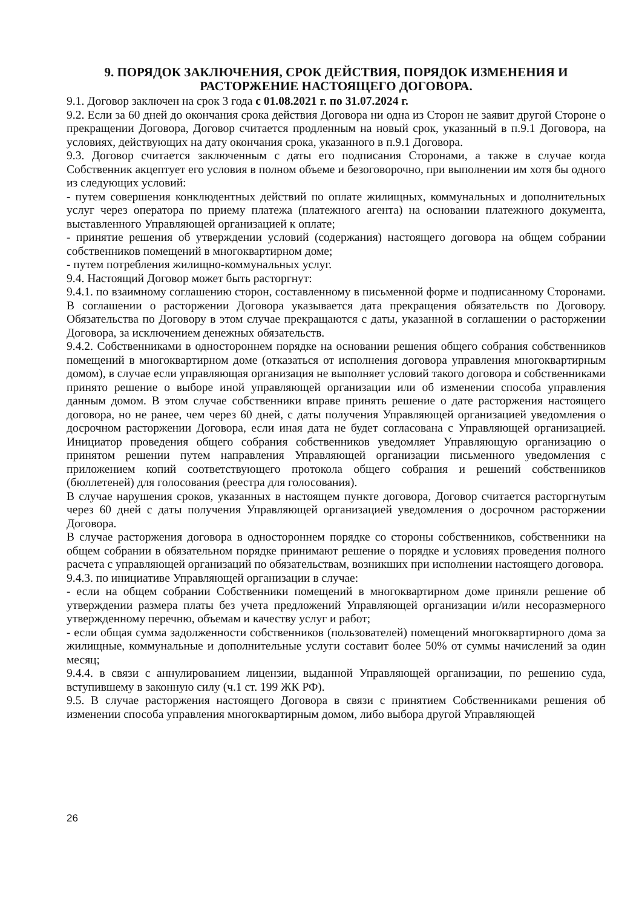9. ПОРЯДОК ЗАКЛЮЧЕНИЯ, СРОК ДЕЙСТВИЯ, ПОРЯДОК ИЗМЕНЕНИЯ И РАСТОРЖЕНИЕ НАСТОЯЩЕГО ДОГОВОРА.
9.1. Договор заключен на срок 3 года с 01.08.2021 г. по 31.07.2024 г.
9.2. Если за 60 дней до окончания срока действия Договора ни одна из Сторон не заявит другой Стороне о прекращении Договора, Договор считается продленным на новый срок, указанный в п.9.1 Договора, на условиях, действующих на дату окончания срока, указанного в п.9.1 Договора.
9.3. Договор считается заключенным с даты его подписания Сторонами, а также в случае когда Собственник акцептует его условия в полном объеме и безоговорочно, при выполнении им хотя бы одного из следующих условий:
- путем совершения конклюдентных действий по оплате жилищных, коммунальных и дополнительных услуг через оператора по приему платежа (платежного агента) на основании платежного документа, выставленного Управляющей организацией к оплате;
- принятие решения об утверждении условий (содержания) настоящего договора на общем собрании собственников помещений в многоквартирном доме;
- путем потребления жилищно-коммунальных услуг.
9.4. Настоящий Договор может быть расторгнут:
9.4.1. по взаимному соглашению сторон, составленному в письменной форме и подписанному Сторонами. В соглашении о расторжении Договора указывается дата прекращения обязательств по Договору. Обязательства по Договору в этом случае прекращаются с даты, указанной в соглашении о расторжении Договора, за исключением денежных обязательств.
9.4.2. Собственниками в одностороннем порядке на основании решения общего собрания собственников помещений в многоквартирном доме (отказаться от исполнения договора управления многоквартирным домом), в случае если управляющая организация не выполняет условий такого договора и собственниками принято решение о выборе иной управляющей организации или об изменении способа управления данным домом. В этом случае собственники вправе принять решение о дате расторжения настоящего договора, но не ранее, чем через 60 дней, с даты получения Управляющей организацией уведомления о досрочном расторжении Договора, если иная дата не будет согласована с Управляющей организацией. Инициатор проведения общего собрания собственников уведомляет Управляющую организацию о принятом решении путем направления Управляющей организации письменного уведомления с приложением копий соответствующего протокола общего собрания и решений собственников (бюллетеней) для голосования (реестра для голосования).
В случае нарушения сроков, указанных в настоящем пункте договора, Договор считается расторгнутым через 60 дней с даты получения Управляющей организацией уведомления о досрочном расторжении Договора.
В случае расторжения договора в одностороннем порядке со стороны собственников, собственники на общем собрании в обязательном порядке принимают решение о порядке и условиях проведения полного расчета с управляющей организаций по обязательствам, возникших при исполнении настоящего договора.
9.4.3. по инициативе Управляющей организации в случае:
- если на общем собрании Собственники помещений в многоквартирном доме приняли решение об утверждении размера платы без учета предложений Управляющей организации и/или несоразмерного утвержденному перечню, объемам и качеству услуг и работ;
- если общая сумма задолженности собственников (пользователей) помещений многоквартирного дома за жилищные, коммунальные и дополнительные услуги составит более 50% от суммы начислений за один месяц;
9.4.4. в связи с аннулированием лицензии, выданной Управляющей организации, по решению суда, вступившему в законную силу (ч.1 ст. 199 ЖК РФ).
9.5. В случае расторжения настоящего Договора в связи с принятием Собственниками решения об изменении способа управления многоквартирным домом, либо выбора другой Управляющей
26